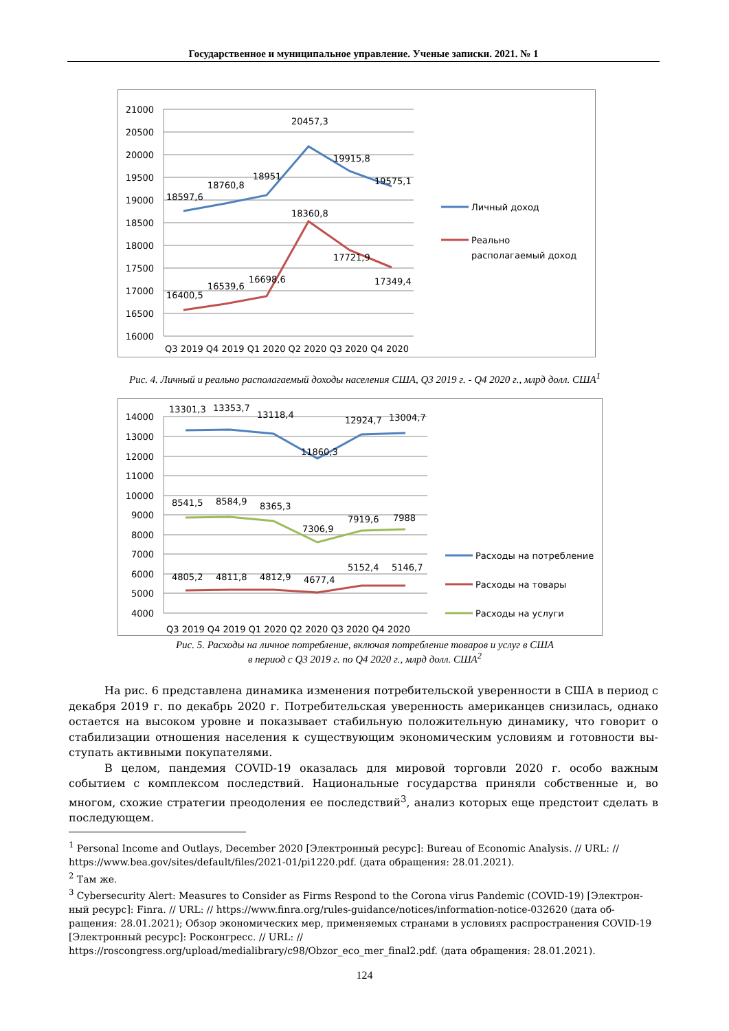Государственное и муниципальное управление. Ученые записки. 2021. № 1
21000
20500
20000
19500
19000
18500
18000
17500
17000
16500
16000
18597,6
18760,8
18951
20457,3
19915,8
19575,1
16400,5
16539,6
16698,6
18360,8
17721,9
17349,4
Q3 2019 Q4 2019 Q1 2020 Q2 2020 Q3 2020 Q4 2020
Личный доход
Реально
располагаемый доход
Рис. 4. Личный и реально располагаемый доходы населения США, Q3 2019 г. - Q4 2020 г., млрд долл. США<sup>1</sup>
14000
13000
12000
11000
10000
9000
8000
7000
6000
5000
4000
13301,3
13353,7
13118,4
11860,3
12924,7
13004,7
8541,5
8584,9
8365,3
7306,9
7919,6
7988
4805,2
4811,8
4812,9
4677,4
5152,4
5146,7
Q3 2019 Q4 2019 Q1 2020 Q2 2020 Q3 2020 Q4 2020
Расходы на потребление
Расходы на товары
Расходы на услуги
Рис. 5. Расходы на личное потребление, включая потребление товаров и услуг в США
в период с Q3 2019 г. по Q4 2020 г., млрд долл. США<sup>2</sup>
На рис. 6 представлена динамика изменения потребительской уверенности в США в период с декабря 2019 г. по декабрь 2020 г. Потребительская уверенность американцев снизилась, однако остается на высоком уровне и показывает стабильную положительную динамику, что говорит о стабилизации отношения населения к существующим экономическим условиям и готовности вы-ступать активными покупателями.
В целом, пандемия COVID-19 оказалась для мировой торговли 2020 г. особо важным событием с комплексом последствий. Национальные государства приняли собственные и, во многом, схожие стратегии преодоления ее последствий<sup>3</sup>, анализ которых еще предстоит сделать в последующем.
<sup>1</sup> Personal Income and Outlays, December 2020 [Электронный ресурс]: Bureau of Economic Analysis. // URL: // https://www.bea.gov/sites/default/files/2021-01/pi1220.pdf. (дата обращения: 28.01.2021).
<sup>2</sup> Там же.
<sup>3</sup> Cybersecurity Alert: Measures to Consider as Firms Respond to the Corona virus Pandemic (COVID-19) [Электрон-ный ресурс]: Finra. // URL: // https://www.finra.org/rules-guidance/notices/information-notice-032620 (дата об-ращения: 28.01.2021); Обзор экономических мер, применяемых странами в условиях распространения COVID-19 [Электронный ресурс]: Росконгресс. // URL: // https://roscongress.org/upload/medialibrary/c98/Obzor_eco_mer_final2.pdf. (дата обращения: 28.01.2021).
124